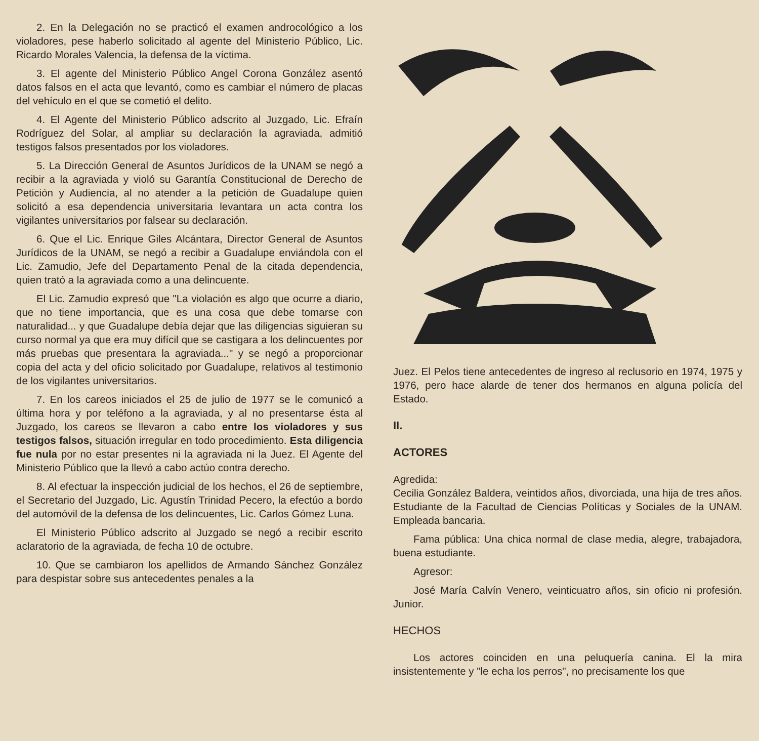2. En la Delegación no se practicó el examen androcológico a los violadores, pese haberlo solicitado al agente del Ministerio Público, Lic. Ricardo Morales Valencia, la defensa de la víctima.
3. El agente del Ministerio Público Angel Corona González asentó datos falsos en el acta que levantó, como es cambiar el número de placas del vehículo en el que se cometió el delito.
4. El Agente del Ministerio Público adscrito al Juzgado, Lic. Efraín Rodríguez del Solar, al ampliar su declaración la agraviada, admitió testigos falsos presentados por los violadores.
5. La Dirección General de Asuntos Jurídicos de la UNAM se negó a recibir a la agraviada y violó su Garantía Constitucional de Derecho de Petición y Audiencia, al no atender a la petición de Guadalupe quien solicitó a esa dependencia universitaria levantara un acta contra los vigilantes universitarios por falsear su declaración.
6. Que el Lic. Enrique Giles Alcántara, Director General de Asuntos Jurídicos de la UNAM, se negó a recibir a Guadalupe enviándola con el Lic. Zamudio, Jefe del Departamento Penal de la citada dependencia, quien trató a la agraviada como a una delincuente.
El Lic. Zamudio expresó que "La violación es algo que ocurre a diario, que no tiene importancia, que es una cosa que debe tomarse con naturalidad... y que Guadalupe debía dejar que las diligencias siguieran su curso normal ya que era muy difícil que se castigara a los delincuentes por más pruebas que presentara la agraviada..." y se negó a proporcionar copia del acta y del oficio solicitado por Guadalupe, relativos al testimonio de los vigilantes universitarios.
7. En los careos iniciados el 25 de julio de 1977 se le comunicó a última hora y por teléfono a la agraviada, y al no presentarse ésta al Juzgado, los careos se llevaron a cabo entre los violadores y sus testigos falsos, situación irregular en todo procedimiento. Esta diligencia fue nula por no estar presentes ni la agraviada ni la Juez. El Agente del Ministerio Público que la llevó a cabo actúo contra derecho.
8. Al efectuar la inspección judicial de los hechos, el 26 de septiembre, el Secretario del Juzgado, Lic. Agustín Trinidad Pecero, la efectúo a bordo del automóvil de la defensa de los delincuentes, Lic. Carlos Gómez Luna.
El Ministerio Público adscrito al Juzgado se negó a recibir escrito aclaratorio de la agraviada, de fecha 10 de octubre.
10. Que se cambiaron los apellidos de Armando Sánchez González para despistar sobre sus antecedentes penales a la
Juez. El Pelos tiene antecedentes de ingreso al reclusorio en 1974, 1975 y 1976, pero hace alarde de tener dos hermanos en alguna policía del Estado.
II.
ACTORES
Agredida:
Cecilia González Baldera, veintidos años, divorciada, una hija de tres años. Estudiante de la Facultad de Ciencias Políticas y Sociales de la UNAM. Empleada bancaria.
Fama pública: Una chica normal de clase media, alegre, trabajadora, buena estudiante.
Agresor:
José María Calvín Venero, veinticuatro años, sin oficio ni profesión. Junior.
HECHOS
Los actores coinciden en una peluquería canina. El la mira insistentemente y "le echa los perros", no precisamente los que